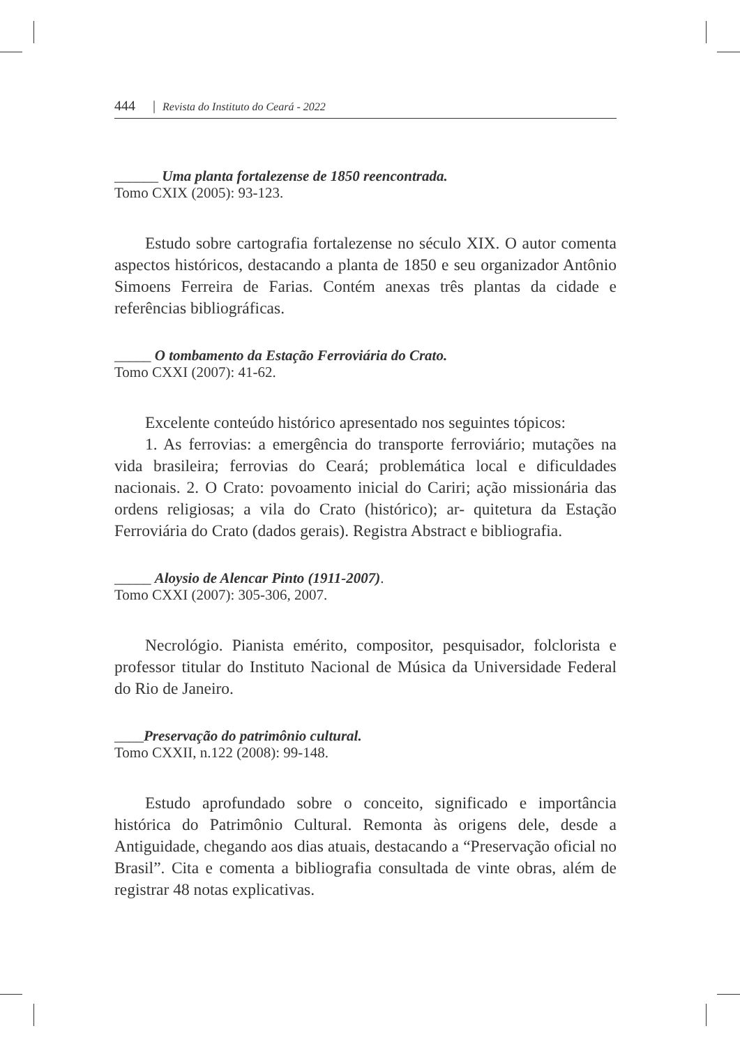444 | Revista do Instituto do Ceará - 2022
______ Uma planta fortalezense de 1850 reencontrada.
Tomo CXIX (2005): 93-123.
Estudo sobre cartografia fortalezense no século XIX. O autor comenta aspectos históricos, destacando a planta de 1850 e seu organizador Antônio Simoens Ferreira de Farias. Contém anexas três plantas da cidade e referências bibliográficas.
_____ O tombamento da Estação Ferroviária do Crato.
Tomo CXXI (2007): 41-62.
Excelente conteúdo histórico apresentado nos seguintes tópicos:
1. As ferrovias: a emergência do transporte ferroviário; mutações na vida brasileira; ferrovias do Ceará; problemática local e dificuldades nacionais. 2. O Crato: povoamento inicial do Cariri; ação missionária das ordens religiosas; a vila do Crato (histórico); ar- quitetura da Estação Ferroviária do Crato (dados gerais). Registra Abstract e bibliografia.
_____ Aloysio de Alencar Pinto (1911-2007).
Tomo CXXI (2007): 305-306, 2007.
Necrológio. Pianista emérito, compositor, pesquisador, folclorista e professor titular do Instituto Nacional de Música da Universidade Federal do Rio de Janeiro.
____Preservação do patrimônio cultural.
Tomo CXXII, n.122 (2008): 99-148.
Estudo aprofundado sobre o conceito, significado e importância histórica do Patrimônio Cultural. Remonta às origens dele, desde a Antiguidade, chegando aos dias atuais, destacando a “Preservação oficial no Brasil”. Cita e comenta a bibliografia consultada de vinte obras, além de registrar 48 notas explicativas.